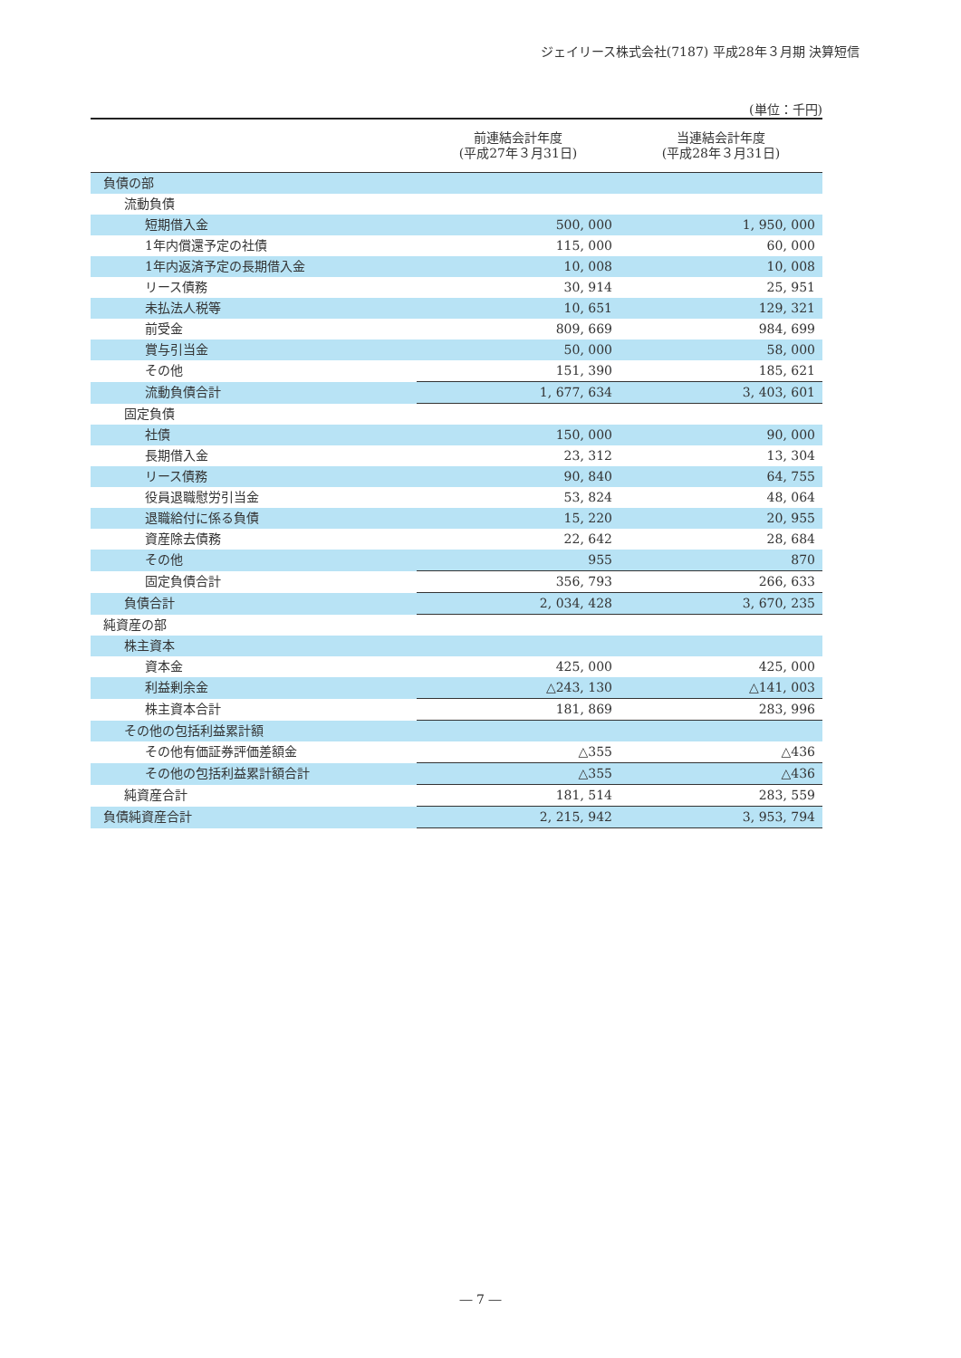ジェイリース株式会社(7187) 平成28年３月期 決算短信
(単位：千円)
| | 前連結会計年度 (平成27年３月31日) | 当連結会計年度 (平成28年３月31日) |
| --- | --- | --- |
| 負債の部 | | |
| 流動負債 | | |
| 短期借入金 | 500, 000 | 1, 950, 000 |
| 1年内償還予定の社債 | 115, 000 | 60, 000 |
| 1年内返済予定の長期借入金 | 10, 008 | 10, 008 |
| リース債務 | 30, 914 | 25, 951 |
| 未払法人税等 | 10, 651 | 129, 321 |
| 前受金 | 809, 669 | 984, 699 |
| 賞与引当金 | 50, 000 | 58, 000 |
| その他 | 151, 390 | 185, 621 |
| 流動負債合計 | 1, 677, 634 | 3, 403, 601 |
| 固定負債 | | |
| 社債 | 150, 000 | 90, 000 |
| 長期借入金 | 23, 312 | 13, 304 |
| リース債務 | 90, 840 | 64, 755 |
| 役員退職慰労引当金 | 53, 824 | 48, 064 |
| 退職給付に係る負債 | 15, 220 | 20, 955 |
| 資産除去債務 | 22, 642 | 28, 684 |
| その他 | 955 | 870 |
| 固定負債合計 | 356, 793 | 266, 633 |
| 負債合計 | 2, 034, 428 | 3, 670, 235 |
| 純資産の部 | | |
| 株主資本 | | |
| 資本金 | 425, 000 | 425, 000 |
| 利益剰余金 | △243, 130 | △141, 003 |
| 株主資本合計 | 181, 869 | 283, 996 |
| その他の包括利益累計額 | | |
| その他有価証券評価差額金 | △355 | △436 |
| その他の包括利益累計額合計 | △355 | △436 |
| 純資産合計 | 181, 514 | 283, 559 |
| 負債純資産合計 | 2, 215, 942 | 3, 953, 794 |
― 7 ―